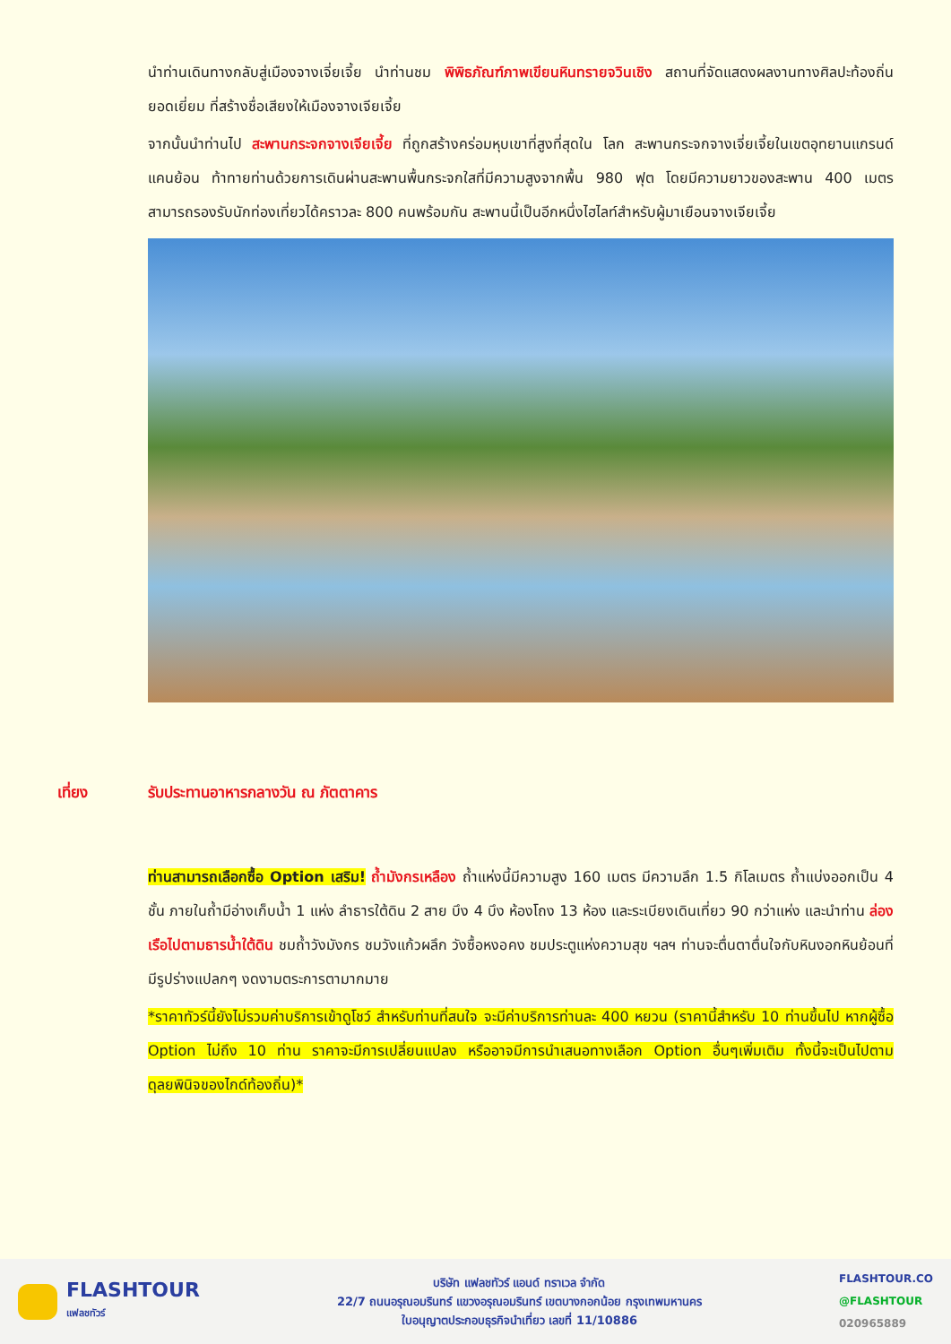นำท่านเดินทางกลับสู่เมืองจางเจี่ยเจี้ย นำท่านชม พิพิธภัณฑ์ภาพเขียนหินทรายจวินเชิง สถานที่จัดแสดงผลงานทางศิลปะท้องถิ่นยอดเยี่ยม ที่สร้างชื่อเสียงให้เมืองจางเจียเจี้ย
จากนั้นนำท่านไป สะพานกระจกจางเจียเจี้ย ที่ถูกสร้างคร่อมหุบเขาที่สูงที่สุดใน โลก สะพานกระจกจางเจี่ยเจี้ยในเขตอุทยานแกรนด์แคนย้อน ท้าทายท่านด้วยการเดินผ่านสะพานพื้นกระจกใสที่มีความสูงจากพื้น 980 ฟุต โดยมีความยาวของสะพาน 400 เมตร สามารถรองรับนักท่องเที่ยวได้คราวละ 800 คนพร้อมกัน สะพานนี้เป็นอีกหนึ่งไฮไลท์สำหรับผู้มาเยือนจางเจียเจี้ย
เที่ยง รับประทานอาหารกลางวัน ณ ภัตตาคาร
ท่านสามารถเลือกซื้อ Option เสริม! ถ้ำมังกรเหลือง ถ้ำแห่งนี้มีความสูง 160 เมตร มีความลึก 1.5 กิโลเมตร ถ้ำแบ่งออกเป็น 4 ชั้น ภายในถ้ำมีอ่างเก็บน้ำ 1 แห่ง ลำธารใต้ดิน 2 สาย บึง 4 บึง ห้องโถง 13 ห้อง และระเบียงเดินเที่ยว 90 กว่าแห่ง และนำท่าน ล่องเรือไปตามธารน้ำใต้ดิน ชมถ้ำวังมังกร ชมวังแก้วผลึก วังซื้อหงอคง ชมประตูแห่งความสุข ฯลฯ ท่านจะตื่นตาตื่นใจกับหินงอกหินย้อนที่มีรูปร่างแปลกๆ งดงามตระการตามากมาย
*ราคาทัวร์นี้ยังไม่รวมค่าบริการเข้าดูโชว์ สำหรับท่านที่สนใจ จะมีค่าบริการท่านละ 400 หยวน (ราคานี้สำหรับ 10 ท่านขึ้นไป หากผู้ซื้อ Option ไม่ถึง 10 ท่าน ราคาจะมีการเปลี่ยนแปลง หรืออาจมีการนำเสนอทางเลือก Option อื่นๆเพิ่มเติม ทั้งนี้จะเป็นไปตามดุลยพินิจของไกด์ท้องถิ่น)*
FLASHTOUR
แฟลชทัวร์
บริษัท แฟลชทัวร์ แอนด์ ทราเวล จำกัด
22/7 ถนนอรุณอมรินทร์ แขวงอรุณอมรินทร์ เขตบางกอกน้อย กรุงเทพมหานคร
ใบอนุญาตประกอบธุรกิจนำเที่ยว เลขที่ 11/10886
FLASHTOUR.CO
@FLASHTOUR
020965889